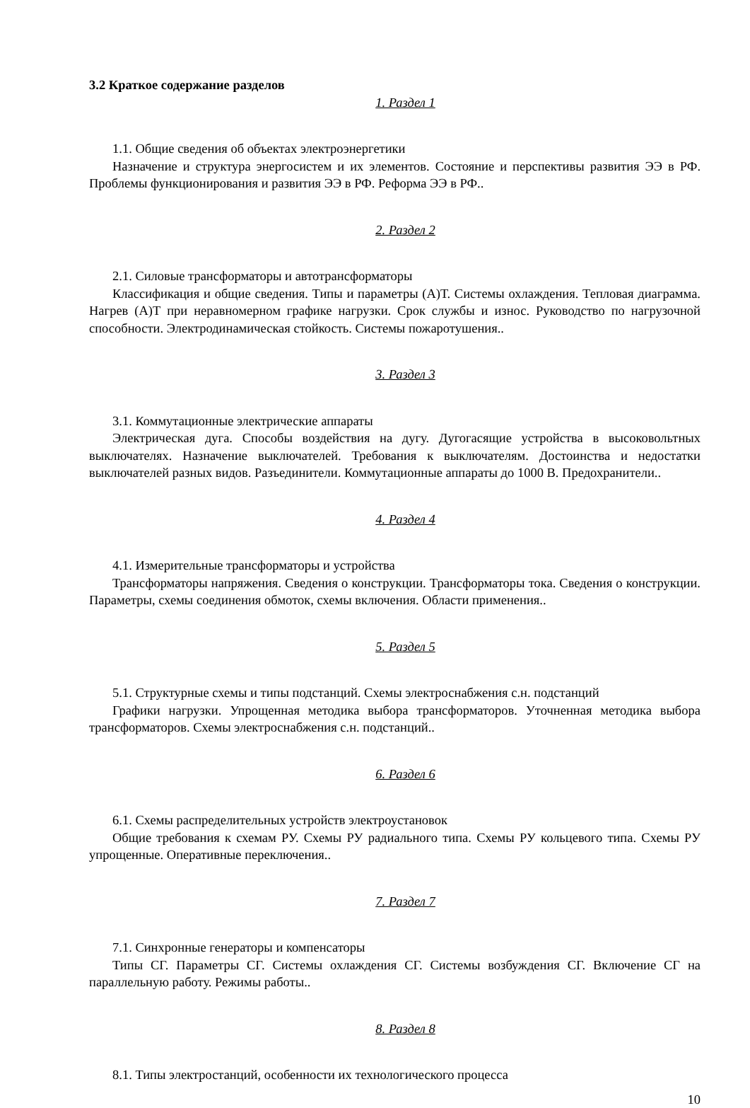3.2 Краткое содержание разделов
1. Раздел 1
1.1. Общие сведения об объектах электроэнергетики
Назначение и структура энергосистем и их элементов. Состояние и перспективы развития ЭЭ в РФ. Проблемы функционирования и развития ЭЭ в РФ. Реформа ЭЭ в РФ..
2. Раздел 2
2.1. Силовые трансформаторы и автотрансформаторы
Классификация и общие сведения. Типы и параметры (А)Т. Системы охлаждения. Тепловая диаграмма. Нагрев (А)Т при неравномерном графике нагрузки. Срок службы и износ. Руководство по нагрузочной способности. Электродинамическая стойкость. Системы пожаротушения..
3. Раздел 3
3.1. Коммутационные электрические аппараты
Электрическая дуга. Способы воздействия на дугу. Дугогасящие устройства в высоковольтных выключателях. Назначение выключателей. Требования к выключателям. Достоинства и недостатки выключателей разных видов. Разъединители. Коммутационные аппараты до 1000 В. Предохранители..
4. Раздел 4
4.1. Измерительные трансформаторы и устройства
Трансформаторы напряжения. Сведения о конструкции. Трансформаторы тока. Сведения о конструкции. Параметры, схемы соединения обмоток, схемы включения. Области применения..
5. Раздел 5
5.1. Структурные схемы и типы подстанций. Схемы электроснабжения с.н. подстанций
Графики нагрузки. Упрощенная методика выбора трансформаторов. Уточненная методика выбора трансформаторов. Схемы электроснабжения с.н. подстанций..
6. Раздел 6
6.1. Схемы распределительных устройств электроустановок
Общие требования к схемам РУ. Схемы РУ радиального типа. Схемы РУ кольцевого типа. Схемы РУ упрощенные. Оперативные переключения..
7. Раздел 7
7.1. Синхронные генераторы и компенсаторы
Типы СГ. Параметры СГ. Системы охлаждения СГ. Системы возбуждения СГ. Включение СГ на параллельную работу. Режимы работы..
8. Раздел 8
8.1. Типы электростанций, особенности их технологического процесса
10